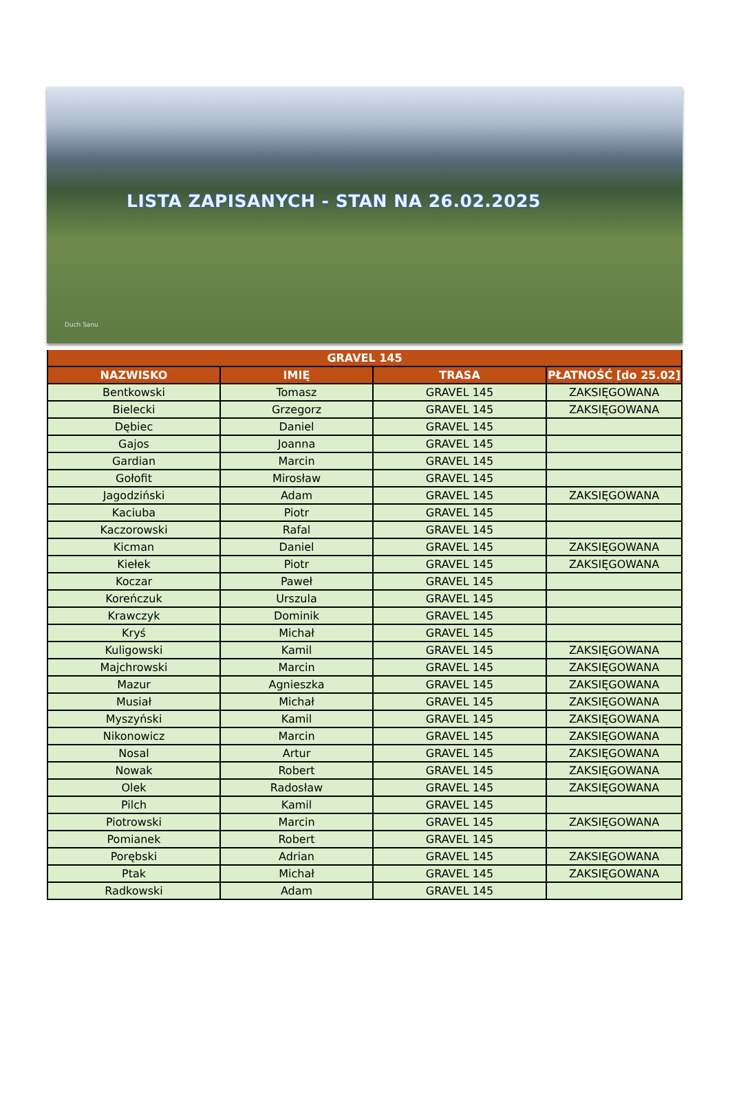LISTA ZAPISANYCH - STAN NA 26.02.2025
Duch Sanu
| GRAVEL 145 | | | |
| --- | --- | --- | --- |
| NAZWISKO | IMIĘ | TRASA | PŁATNOŚĆ [do 25.02] |
| Bentkowski | Tomasz | GRAVEL 145 | ZAKSIĘGOWANA |
| Bielecki | Grzegorz | GRAVEL 145 | ZAKSIĘGOWANA |
| Dębiec | Daniel | GRAVEL 145 | |
| Gajos | Joanna | GRAVEL 145 | |
| Gardian | Marcin | GRAVEL 145 | |
| Gołofit | Mirosław | GRAVEL 145 | |
| Jagodziński | Adam | GRAVEL 145 | ZAKSIĘGOWANA |
| Kaciuba | Piotr | GRAVEL 145 | |
| Kaczorowski | Rafal | GRAVEL 145 | |
| Kicman | Daniel | GRAVEL 145 | ZAKSIĘGOWANA |
| Kiełek | Piotr | GRAVEL 145 | ZAKSIĘGOWANA |
| Koczar | Paweł | GRAVEL 145 | |
| Koreńczuk | Urszula | GRAVEL 145 | |
| Krawczyk | Dominik | GRAVEL 145 | |
| Kryś | Michał | GRAVEL 145 | |
| Kuligowski | Kamil | GRAVEL 145 | ZAKSIĘGOWANA |
| Majchrowski | Marcin | GRAVEL 145 | ZAKSIĘGOWANA |
| Mazur | Agnieszka | GRAVEL 145 | ZAKSIĘGOWANA |
| Musiał | Michał | GRAVEL 145 | ZAKSIĘGOWANA |
| Myszyński | Kamil | GRAVEL 145 | ZAKSIĘGOWANA |
| Nikonowicz | Marcin | GRAVEL 145 | ZAKSIĘGOWANA |
| Nosal | Artur | GRAVEL 145 | ZAKSIĘGOWANA |
| Nowak | Robert | GRAVEL 145 | ZAKSIĘGOWANA |
| Olek | Radosław | GRAVEL 145 | ZAKSIĘGOWANA |
| Pilch | Kamil | GRAVEL 145 | |
| Piotrowski | Marcin | GRAVEL 145 | ZAKSIĘGOWANA |
| Pomianek | Robert | GRAVEL 145 | |
| Porębski | Adrian | GRAVEL 145 | ZAKSIĘGOWANA |
| Ptak | Michał | GRAVEL 145 | ZAKSIĘGOWANA |
| Radkowski | Adam | GRAVEL 145 | |